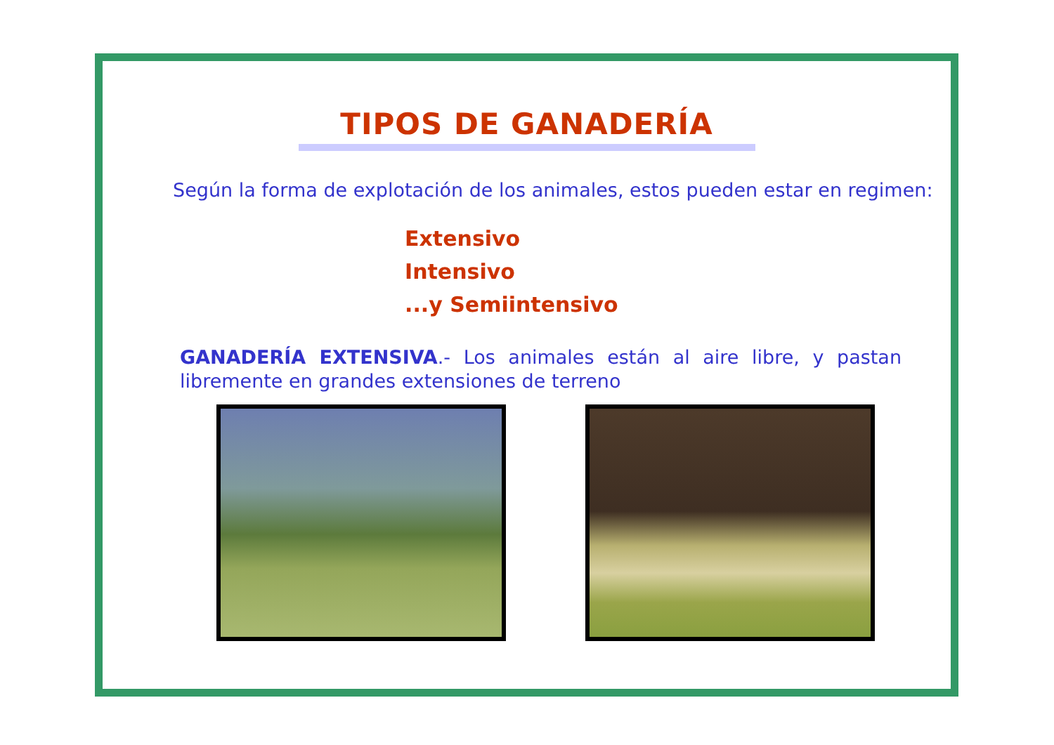TIPOS DE GANADERÍA
Según la forma de explotación de los animales, estos pueden estar en regimen:
Extensivo
Intensivo
...y Semiintensivo
GANADERÍA EXTENSIVA.- Los animales están al aire libre, y pastan libremente en grandes extensiones de terreno